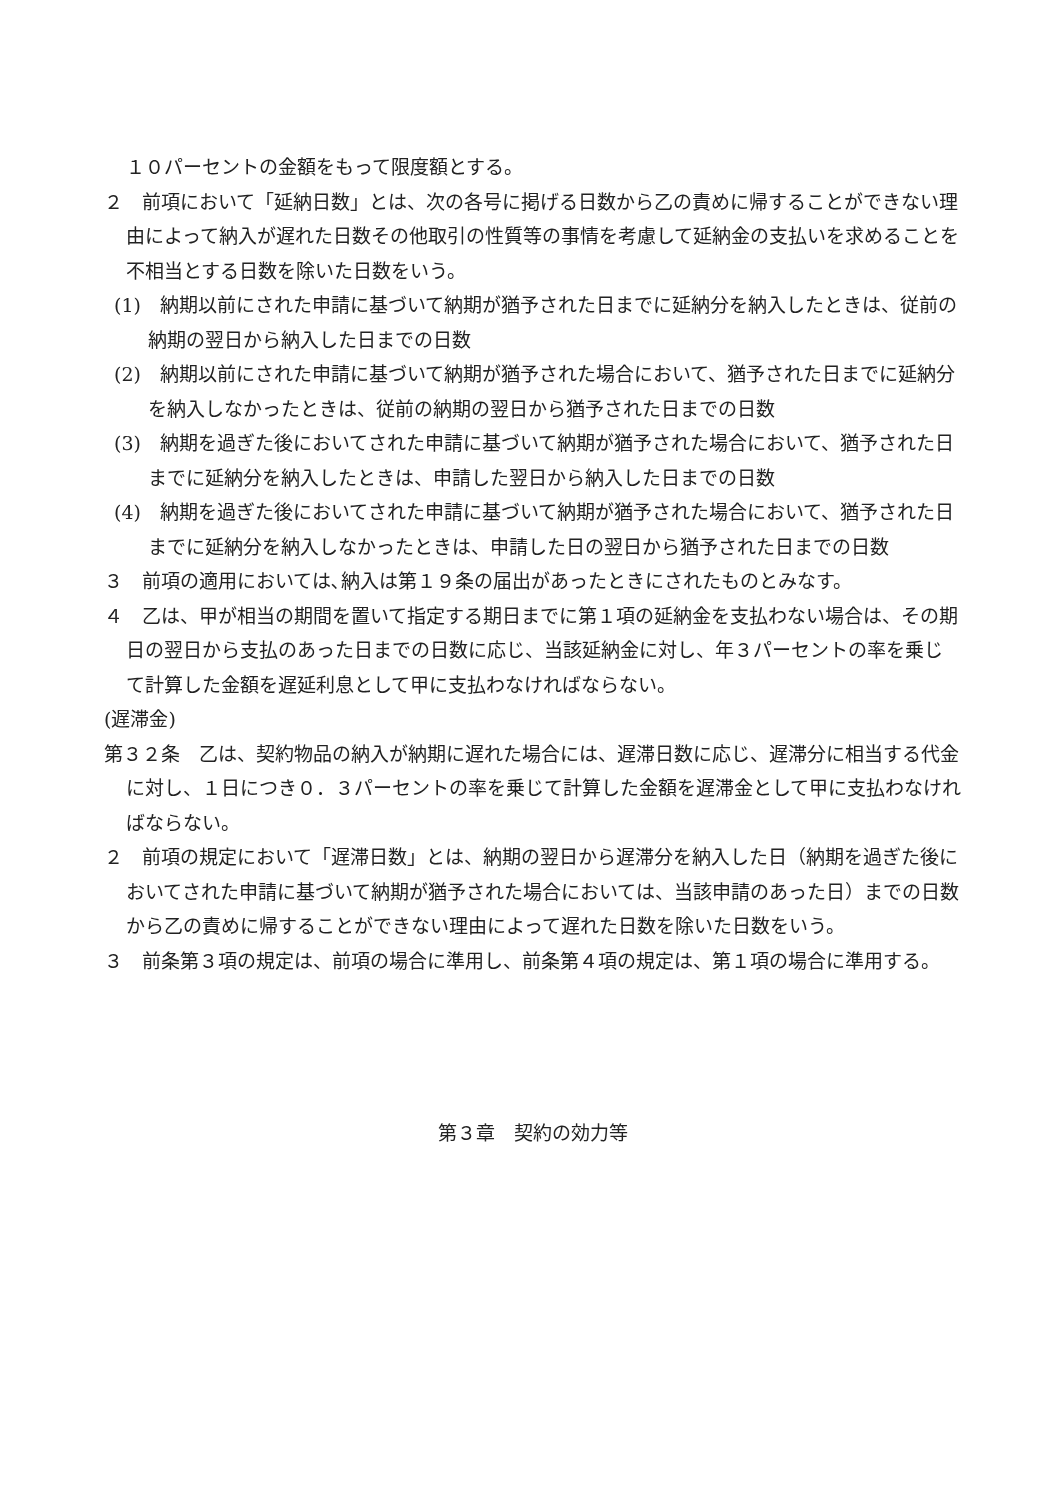１０パーセントの金額をもって限度額とする。
２　前項において「延納日数」とは、次の各号に掲げる日数から乙の責めに帰することができない理由によって納入が遅れた日数その他取引の性質等の事情を考慮して延納金の支払いを求めることを不相当とする日数を除いた日数をいう。
(1)　納期以前にされた申請に基づいて納期が猶予された日までに延納分を納入したときは、従前の納期の翌日から納入した日までの日数
(2)　納期以前にされた申請に基づいて納期が猶予された場合において、猶予された日までに延納分を納入しなかったときは、従前の納期の翌日から猶予された日までの日数
(3)　納期を過ぎた後においてされた申請に基づいて納期が猶予された場合において、猶予された日までに延納分を納入したときは、申請した翌日から納入した日までの日数
(4)　納期を過ぎた後においてされた申請に基づいて納期が猶予された場合において、猶予された日までに延納分を納入しなかったときは、申請した日の翌日から猶予された日までの日数
３　前項の適用においては､納入は第１９条の届出があったときにされたものとみなす。
４　乙は、甲が相当の期間を置いて指定する期日までに第１項の延納金を支払わない場合は、その期日の翌日から支払のあった日までの日数に応じ、当該延納金に対し、年３パーセントの率を乗じて計算した金額を遅延利息として甲に支払わなければならない。
(遅滞金)
第３２条　乙は、契約物品の納入が納期に遅れた場合には、遅滞日数に応じ、遅滞分に相当する代金に対し、１日につき０．３パーセントの率を乗じて計算した金額を遅滞金として甲に支払わなければならない。
２　前項の規定において「遅滞日数」とは、納期の翌日から遅滞分を納入した日（納期を過ぎた後においてされた申請に基づいて納期が猶予された場合においては、当該申請のあった日）までの日数から乙の責めに帰することができない理由によって遅れた日数を除いた日数をいう。
３　前条第３項の規定は、前項の場合に準用し、前条第４項の規定は、第１項の場合に準用する。
第３章　契約の効力等